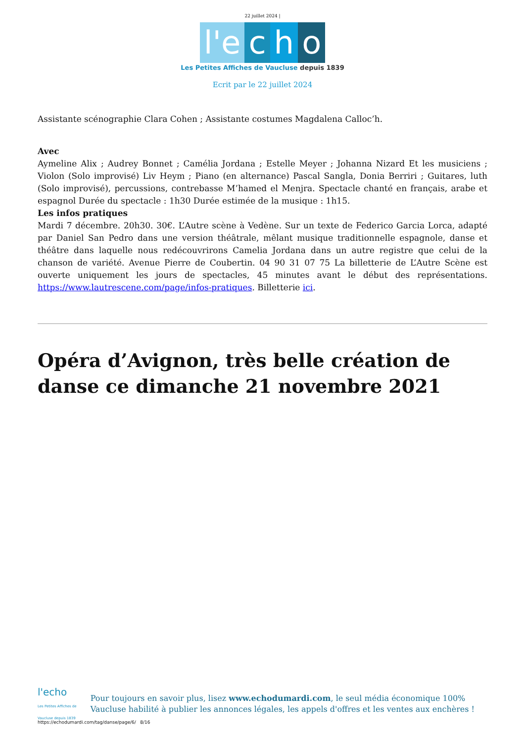22 juillet 2024 |
l'e c h o
Les Petites Affiches de Vaucluse depuis 1839
Ecrit par le 22 juillet 2024
Assistante scénographie Clara Cohen ; Assistante costumes Magdalena Calloc’h.
Avec
Aymeline Alix ; Audrey Bonnet ; Camélia Jordana ; Estelle Meyer ; Johanna Nizard Et les musiciens ; Violon (Solo improvisé) Liv Heym ; Piano (en alternance) Pascal Sangla, Donia Berriri ; Guitares, luth (Solo improvisé), percussions, contrebasse M’hamed el Menjra. Spectacle chanté en français, arabe et espagnol Durée du spectacle : 1h30 Durée estimée de la musique : 1h15.
Les infos pratiques
Mardi 7 décembre. 20h30. 30€. L’Autre scène à Vedène. Sur un texte de Federico Garcia Lorca, adapté par Daniel San Pedro dans une version théâtrale, mêlant musique traditionnelle espagnole, danse et théâtre dans laquelle nous redécouvrirons Camelia Jordana dans un autre registre que celui de la chanson de variété. Avenue Pierre de Coubertin. 04 90 31 07 75 La billetterie de L’Autre Scène est ouverte uniquement les jours de spectacles, 45 minutes avant le début des représentations. https://www.lautrescene.com/page/infos-pratiques. Billetterie ici.
Opéra d’Avignon, très belle création de danse ce dimanche 21 novembre 2021
l'echo
Les Petites Affiches de Vaucluse depuis 1839
Pour toujours en savoir plus, lisez www.echodumardi.com, le seul média économique 100% Vaucluse habilité à publier les annonces légales, les appels d'offres et les ventes aux enchères !
https://echodumardi.com/tag/danse/page/6/ 8/16